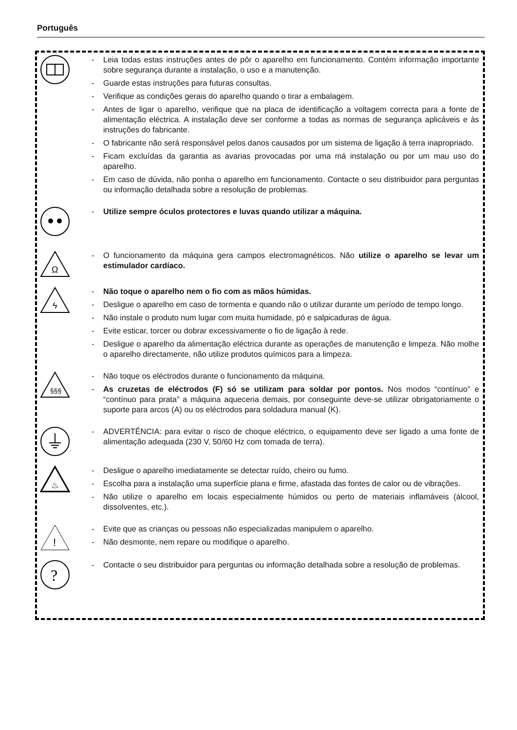Português
- Leia todas estas instruções antes de pôr o aparelho em funcionamento. Contém informação importante sobre segurança durante a instalação, o uso e a manutenção.
- Guarde estas instruções para futuras consultas.
- Verifique as condições gerais do aparelho quando o tirar a embalagem.
- Antes de ligar o aparelho, verifique que na placa de identificação a voltagem correcta para a fonte de alimentação eléctrica. A instalação deve ser conforme a todas as normas de segurança aplicáveis e às instruções do fabricante.
- O fabricante não será responsável pelos danos causados por um sistema de ligação à terra inapropriado.
- Ficam excluídas da garantia as avarias provocadas por uma má instalação ou por um mau uso do aparelho.
- Em caso de dúvida, não ponha o aparelho em funcionamento. Contacte o seu distribuidor para perguntas ou informação detalhada sobre a resolução de problemas.
- Utilize sempre óculos protectores e luvas quando utilizar a máquina.
Ω
- O funcionamento da máquina gera campos electromagnéticos. Não utilize o aparelho se levar um estimulador cardíaco.
ϟ
- Não toque o aparelho nem o fio com as mãos húmidas.
- Desligue o aparelho em caso de tormenta e quando não o utilizar durante um período de tempo longo.
- Não instale o produto num lugar com muita humidade, pó e salpicaduras de água.
- Evite esticar, torcer ou dobrar excessivamente o fio de ligação à rede.
- Desligue o aparelho da alimentação eléctrica durante as operações de manutenção e limpeza. Não molhe o aparelho directamente, não utilize produtos químicos para a limpeza.
§§§
- Não toque os eléctrodos durante o funcionamento da máquina.
- As cruzetas de eléctrodos (F) só se utilizam para soldar por pontos. Nos modos “contínuo” e “contínuo para prata” a máquina aqueceria demais, por conseguinte deve-se utilizar obrigatoriamente o suporte para arcos (A) ou os eléctrodos para soldadura manual (K).
- ADVERTÊNCIA: para evitar o risco de choque eléctrico, o equipamento deve ser ligado a uma fonte de alimentação adequada (230 V, 50/60 Hz com tomada de terra).
♨
- Desligue o aparelho imediatamente se detectar ruído, cheiro ou fumo.
- Escolha para a instalação uma superfície plana e firme, afastada das fontes de calor ou de vibrações.
- Não utilize o aparelho em locais especialmente húmidos ou perto de materiais inflamáveis (álcool, dissolventes, etc.).
!
- Evite que as crianças ou pessoas não especializadas manipulem o aparelho.
- Não desmonte, nem repare ou modifique o aparelho.
?
- Contacte o seu distribuidor para perguntas ou informação detalhada sobre a resolução de problemas.